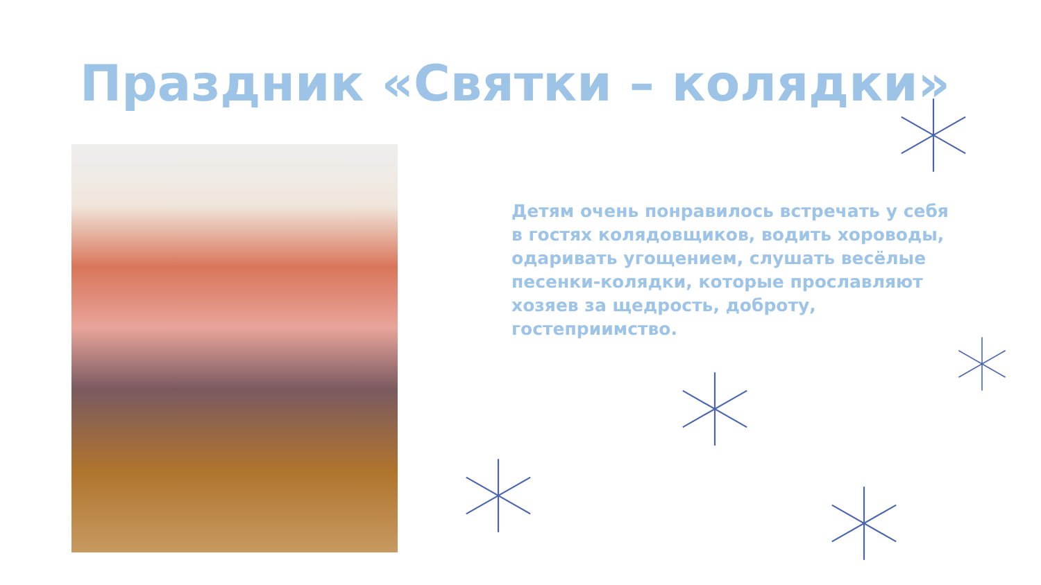Праздник «Святки – колядки»
Детям очень понравилось встречать у себя в гостях колядовщиков, водить хороводы, одаривать угощением, слушать весёлые песенки-колядки, которые прославляют хозяев за щедрость, доброту, гостеприимство.